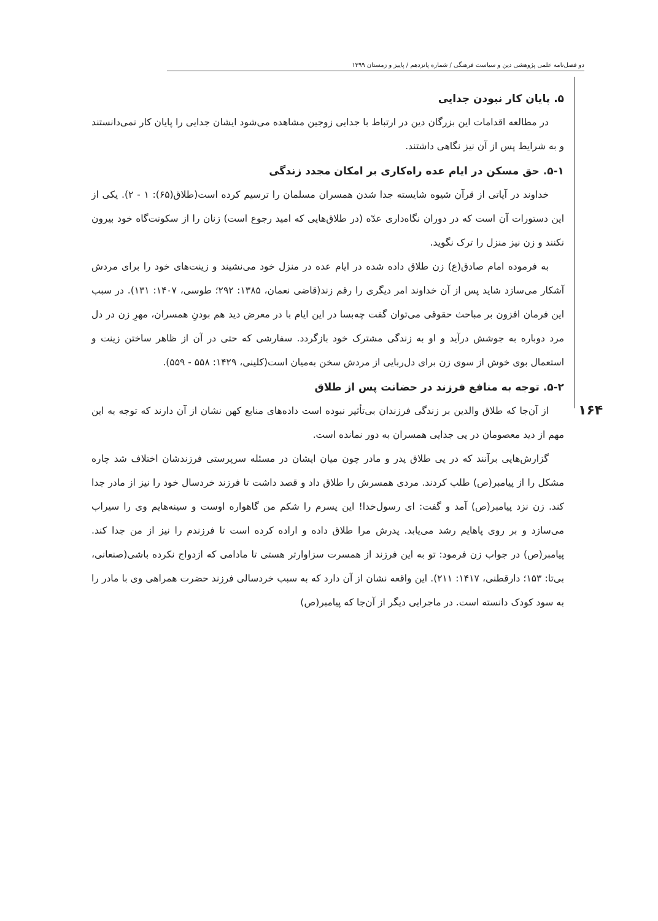دو فصل‌نامه علمی پژوهشی دین و سیاست فرهنگی / شماره پانزدهم / پاییز و زمستان ۱۳۹۹
۱۶۴
۵. پایان کار نبودن جدایی
در مطالعه اقدامات این بزرگان دین در ارتباط با جدایی زوجین مشاهده می‌شود ایشان جدایی را پایان کار نمی‌دانستند و به شرایط پس از آن نیز نگاهی داشتند.
۵-۱. حق مسکن در ایام عده راه‌کاری بر امکان مجدد زندگی
خداوند در آیاتی از قرآن شیوه شایسته جدا شدن همسران مسلمان را ترسیم کرده است(طلاق(۶۵): ۱ - ۲). یکی از این دستورات آن است که در دوران نگاه‌داری عدّه (در طلاق‌هایی که امید رجوع است) زنان را از سکونت‌گاه خود بیرون نکنند و زن نیز منزل را ترک نگوید.
به فرموده امام صادق(ع) زن طلاق داده شده در ایام عده در منزل خود می‌نشیند و زینت‌های خود را برای مردش آشکار می‌سازد شاید پس از آن خداوند امر دیگری را رقم زند(قاضی نعمان، ۱۳۸۵: ۲۹۲؛ طوسی، ۱۴۰۷: ۱۳۱). در سبب این فرمان افزون بر مباحث حقوقی می‌توان گفت چه‌بسا در این ایام با در معرض دید هم بودنِ همسران، مهرِ زن در دل مرد دوباره به جوشش درآید و او به زندگی مشترک خود بازگردد. سفارشی که حتی در آن از ظاهر ساختن زینت و استعمال بوی خوش از سوی زن برای دل‌ربایی از مردش سخن به‌میان است(کلینی، ۱۴۲۹: ۵۵۸ - ۵۵۹).
۵-۲. توجه به منافع فرزند در حضانت پس از طلاق
از آن‌جا که طلاق والدین بر زندگی فرزندان بی‌تأثیر نبوده است داده‌های منابع کهن نشان از آن دارند که توجه به این مهم از دید معصومان در پی جدایی همسران به دور نمانده است.
گزارش‌هایی برآنند که در پی طلاق پدر و مادر چون میان ایشان در مسئله سرپرستی فرزندشان اختلاف شد چاره مشکل را از پیامبر(ص) طلب کردند. مردی همسرش را طلاق داد و قصد داشت تا فرزند خردسال خود را نیز از مادر جدا کند. زن نزد پیامبر(ص) آمد و گفت: ای رسول‌خدا! این پسرم را شکم من گاهواره اوست و سینه‌هایم وی را سیراب می‌سازد و بر روی پاهایم رشد می‌یابد. پدرش مرا طلاق داده و اراده کرده است تا فرزندم را نیز از من جدا کند. پیامبر(ص) در جواب زن فرمود: تو به این فرزند از همسرت سزاوارتر هستی تا مادامی که ازدواج نکرده باشی(صنعانی، بی‌تا: ۱۵۳؛ دارقطنی، ۱۴۱۷: ۲۱۱). این واقعه نشان از آن دارد که به سبب خردسالی فرزند حضرت همراهی وی با مادر را به سود کودک دانسته است. در ماجرایی دیگر از آن‌جا که پیامبر(ص)